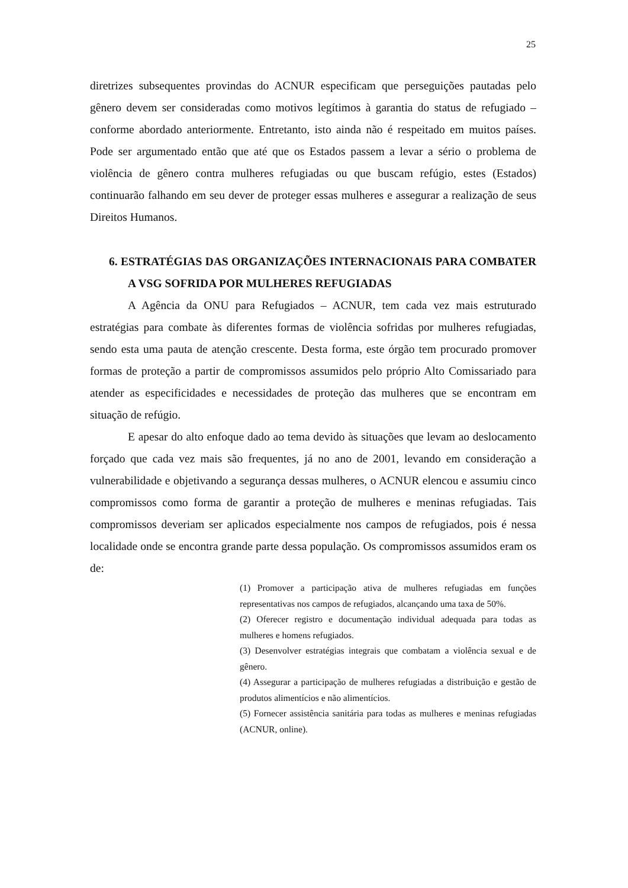25
diretrizes subsequentes provindas do ACNUR especificam que perseguições pautadas pelo gênero devem ser consideradas como motivos legítimos à garantia do status de refugiado – conforme abordado anteriormente. Entretanto, isto ainda não é respeitado em muitos países. Pode ser argumentado então que até que os Estados passem a levar a sério o problema de violência de gênero contra mulheres refugiadas ou que buscam refúgio, estes (Estados) continuarão falhando em seu dever de proteger essas mulheres e assegurar a realização de seus Direitos Humanos.
6. ESTRATÉGIAS DAS ORGANIZAÇÕES INTERNACIONAIS PARA COMBATER A VSG SOFRIDA POR MULHERES REFUGIADAS
A Agência da ONU para Refugiados – ACNUR, tem cada vez mais estruturado estratégias para combate às diferentes formas de violência sofridas por mulheres refugiadas, sendo esta uma pauta de atenção crescente. Desta forma, este órgão tem procurado promover formas de proteção a partir de compromissos assumidos pelo próprio Alto Comissariado para atender as especificidades e necessidades de proteção das mulheres que se encontram em situação de refúgio.
E apesar do alto enfoque dado ao tema devido às situações que levam ao deslocamento forçado que cada vez mais são frequentes, já no ano de 2001, levando em consideração a vulnerabilidade e objetivando a segurança dessas mulheres, o ACNUR elencou e assumiu cinco compromissos como forma de garantir a proteção de mulheres e meninas refugiadas. Tais compromissos deveriam ser aplicados especialmente nos campos de refugiados, pois é nessa localidade onde se encontra grande parte dessa população. Os compromissos assumidos eram os de:
(1) Promover a participação ativa de mulheres refugiadas em funções representativas nos campos de refugiados, alcançando uma taxa de 50%.
(2) Oferecer registro e documentação individual adequada para todas as mulheres e homens refugiados.
(3) Desenvolver estratégias integrais que combatam a violência sexual e de gênero.
(4) Assegurar a participação de mulheres refugiadas a distribuição e gestão de produtos alimentícios e não alimentícios.
(5) Fornecer assistência sanitária para todas as mulheres e meninas refugiadas (ACNUR, online).